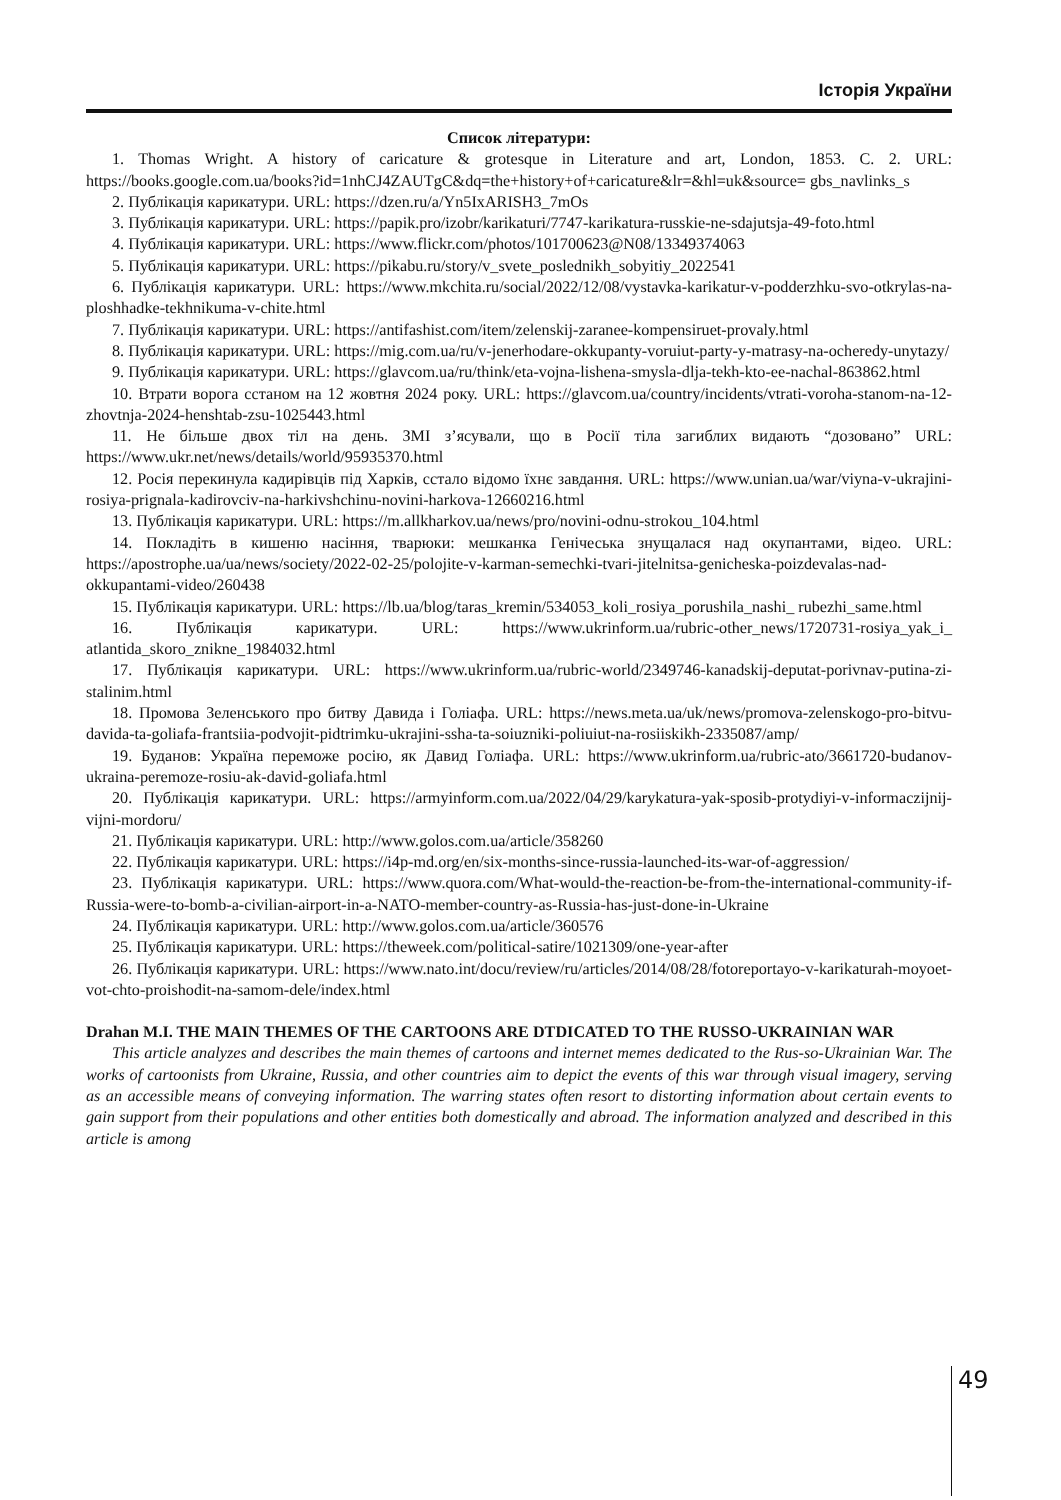Історія України
Список літератури:
1. Thomas Wright. A history of caricature & grotesque in Literature and art, London, 1853. С. 2. URL: https://books.google.com.ua/books?id=1nhCJ4ZAUTgC&dq=the+history+of+caricature&lr=&hl=uk&source= gbs_navlinks_s
2. Публікація карикатури. URL: https://dzen.ru/a/Yn5IxARISH3_7mOs
3. Публікація карикатури. URL: https://papik.pro/izobr/karikaturi/7747-karikatura-russkie-ne-sdajutsja-49-foto.html
4. Публікація карикатури. URL: https://www.flickr.com/photos/101700623@N08/13349374063
5. Публікація карикатури. URL: https://pikabu.ru/story/v_svete_poslednikh_sobyitiy_2022541
6. Публікація карикатури. URL: https://www.mkchita.ru/social/2022/12/08/vystavka-karikatur-v-podderzhku-svo-otkrylas-na-ploshhadke-tekhnikuma-v-chite.html
7. Публікація карикатури. URL: https://antifashist.com/item/zelenskij-zaranee-kompensiruet-provaly.html
8. Публікація карикатури. URL: https://mig.com.ua/ru/v-jenerhodare-okkupanty-voruiut-party-y-matrasy-na-ocheredy-unytazy/
9. Публікація карикатури. URL: https://glavcom.ua/ru/think/eta-vojna-lishena-smysla-dlja-tekh-kto-ee-nachal-863862.html
10. Втрати ворога сстаном на 12 жовтня 2024 року. URL: https://glavcom.ua/country/incidents/vtrati-voroha-stanom-na-12-zhovtnja-2024-henshtab-zsu-1025443.html
11. Не більше двох тіл на день. ЗМІ з’ясували, що в Росії тіла загиблих видають “дозовано” URL: https://www.ukr.net/news/details/world/95935370.html
12. Росія перекинула кадирівців під Харків, сстало відомо їхнє завдання. URL: https://www.unian.ua/war/viyna-v-ukrajini-rosiya-prignala-kadirovciv-na-harkivshchinu-novini-harkova-12660216.html
13. Публікація карикатури. URL: https://m.allkharkov.ua/news/pro/novini-odnu-strokou_104.html
14. Покладіть в кишеню насіння, тварюки: мешканка Генічеська знущалася над окупантами, відео. URL: https://apostrophe.ua/ua/news/society/2022-02-25/polojite-v-karman-semechki-tvari-jitelnitsa-genicheska-poizdevalas-nad-okkupantami-video/260438
15. Публікація карикатури. URL: https://lb.ua/blog/taras_kremin/534053_koli_rosiya_porushila_nashi_ rubezhi_same.html
16. Публікація карикатури. URL: https://www.ukrinform.ua/rubric-other_news/1720731-rosiya_yak_i_ atlantida_skoro_znikne_1984032.html
17. Публікація карикатури. URL: https://www.ukrinform.ua/rubric-world/2349746-kanadskij-deputat-porivnav-putina-zi-stalinim.html
18. Промова Зеленського про битву Давида і Голіафа. URL: https://news.meta.ua/uk/news/promova-zelenskogo-pro-bitvu-davida-ta-goliafa-frantsiia-podvojit-pidtrimku-ukrajini-ssha-ta-soiuzniki-poliuiut-na-rosiiskikh-2335087/amp/
19. Буданов: Україна переможе росію, як Давид Голіафа. URL: https://www.ukrinform.ua/rubric-ato/3661720-budanov-ukraina-peremoze-rosiu-ak-david-goliafa.html
20. Публікація карикатури. URL: https://armyinform.com.ua/2022/04/29/karykatura-yak-sposib-protydiyi-v-informaczijnij-vijni-mordoru/
21. Публікація карикатури. URL: http://www.golos.com.ua/article/358260
22. Публікація карикатури. URL: https://i4p-md.org/en/six-months-since-russia-launched-its-war-of-aggression/
23. Публікація карикатури. URL: https://www.quora.com/What-would-the-reaction-be-from-the-international-community-if-Russia-were-to-bomb-a-civilian-airport-in-a-NATO-member-country-as-Russia-has-just-done-in-Ukraine
24. Публікація карикатури. URL: http://www.golos.com.ua/article/360576
25. Публікація карикатури. URL: https://theweek.com/political-satire/1021309/one-year-after
26. Публікація карикатури. URL: https://www.nato.int/docu/review/ru/articles/2014/08/28/fotoreportayo-v-karikaturah-moyoet-vot-chto-proishodit-na-samom-dele/index.html
Drahan M.I. THE MAIN THEMES OF THE CARTOONS ARE DTDICATED TO THE RUSSO-UKRAINIAN WAR
This article analyzes and describes the main themes of cartoons and internet memes dedicated to the Rus-so-Ukrainian War. The works of cartoonists from Ukraine, Russia, and other countries aim to depict the events of this war through visual imagery, serving as an accessible means of conveying information. The warring states often resort to distorting information about certain events to gain support from their populations and other entities both domestically and abroad. The information analyzed and described in this article is among
49